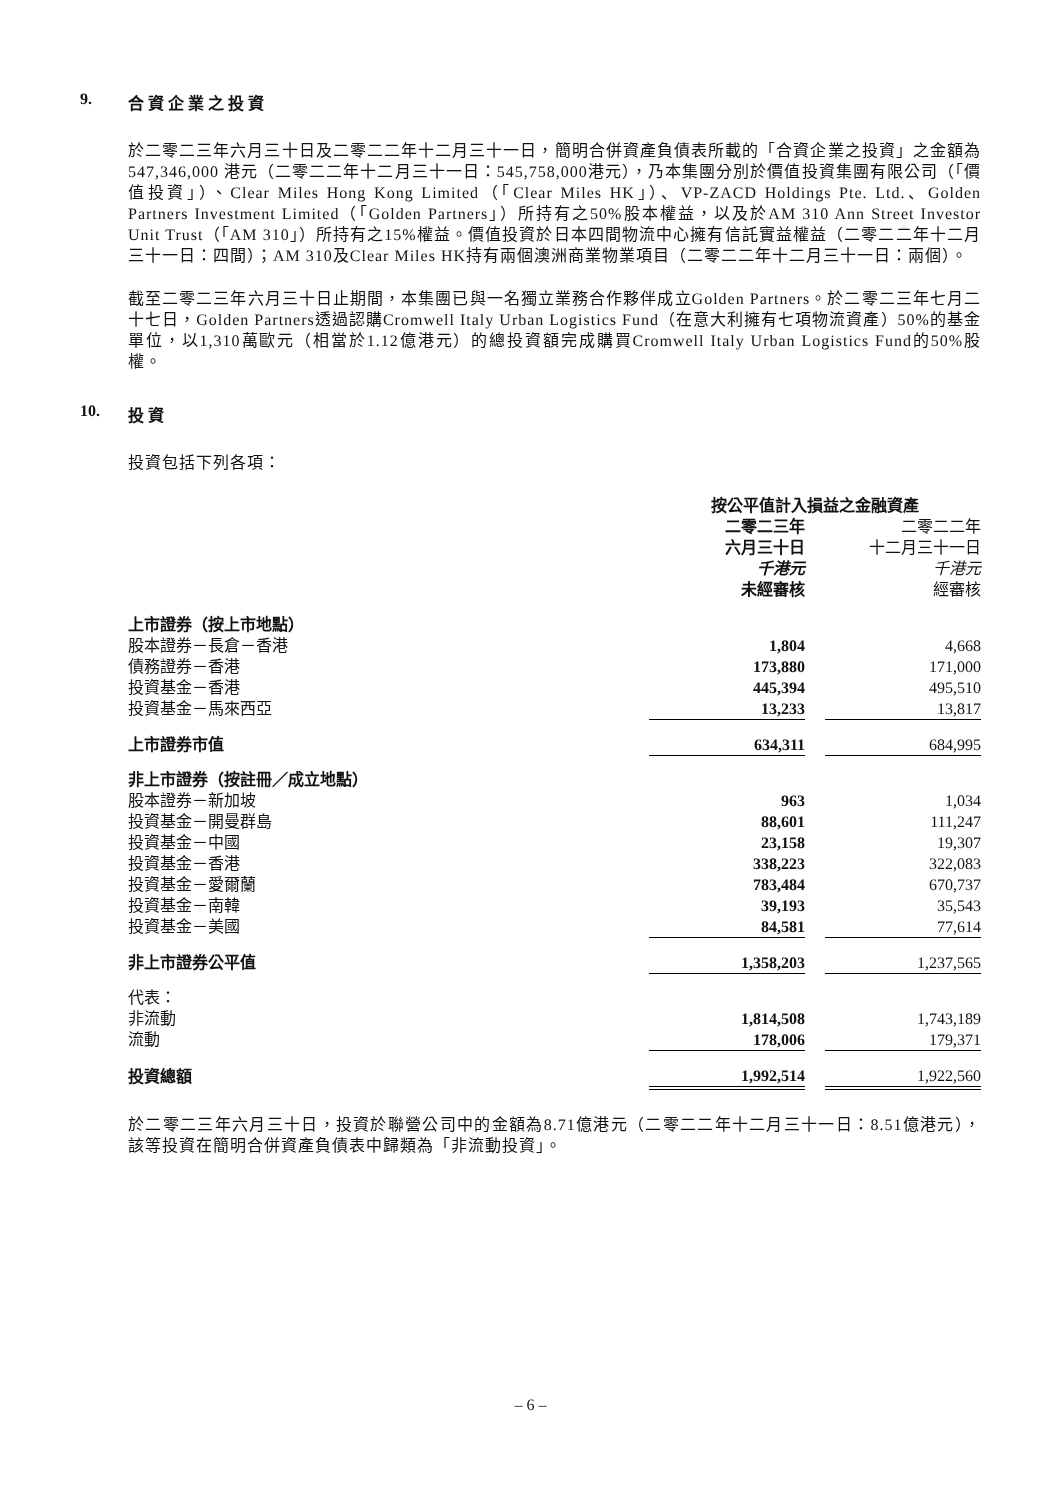9. 合 資 企 業 之 投 資
於二零二三年六月三十日及二零二二年十二月三十一日，簡明合併資產負債表所載的「合資企業之投資」之金額為547,346,000 港元（二零二二年十二月三十一日：545,758,000港元），乃本集團分別於價值投資集團有限公司（「價值投資」）、Clear Miles Hong Kong Limited（「Clear Miles HK」）、VP-ZACD Holdings Pte. Ltd.、Golden Partners Investment Limited（「Golden Partners」）所持有之50%股本權益，以及於AM 310 Ann Street Investor Unit Trust（「AM 310」）所持有之15%權益。價值投資於日本四間物流中心擁有信託實益權益（二零二二年十二月三十一日：四間）；AM 310及Clear Miles HK持有兩個澳洲商業物業項目（二零二二年十二月三十一日：兩個）。
截至二零二三年六月三十日止期間，本集團已與一名獨立業務合作夥伴成立Golden Partners。於二零二三年七月二十七日，Golden Partners透過認購Cromwell Italy Urban Logistics Fund（在意大利擁有七項物流資產）50%的基金單位，以1,310萬歐元（相當於1.12億港元）的總投資額完成購買Cromwell Italy Urban Logistics Fund的50%股權。
10. 投 資
投資包括下列各項：
| | 按公平值計入損益之金融資產 | | |
| | 二零二三年 六月三十日 千港元 未經審核 | | 二零二二年 十二月三十一日 千港元 經審核 |
| 上市證券（按上市地點） | | | |
| 股本證券－長倉－香港 | 1,804 | | 4,668 |
| 債務證券－香港 | 173,880 | | 171,000 |
| 投資基金－香港 | 445,394 | | 495,510 |
| 投資基金－馬來西亞 | 13,233 | | 13,817 |
| 上市證券市值 | 634,311 | | 684,995 |
| 非上市證券（按註冊／成立地點） | | | |
| 股本證券－新加坡 | 963 | | 1,034 |
| 投資基金－開曼群島 | 88,601 | | 111,247 |
| 投資基金－中國 | 23,158 | | 19,307 |
| 投資基金－香港 | 338,223 | | 322,083 |
| 投資基金－愛爾蘭 | 783,484 | | 670,737 |
| 投資基金－南韓 | 39,193 | | 35,543 |
| 投資基金－美國 | 84,581 | | 77,614 |
| 非上市證券公平值 | 1,358,203 | | 1,237,565 |
| 代表： | | | |
| 非流動 | 1,814,508 | | 1,743,189 |
| 流動 | 178,006 | | 179,371 |
| 投資總額 | 1,992,514 | | 1,922,560 |
於二零二三年六月三十日，投資於聯營公司中的金額為8.71億港元（二零二二年十二月三十一日：8.51億港元），該等投資在簡明合併資產負債表中歸類為「非流動投資」。
– 6 –